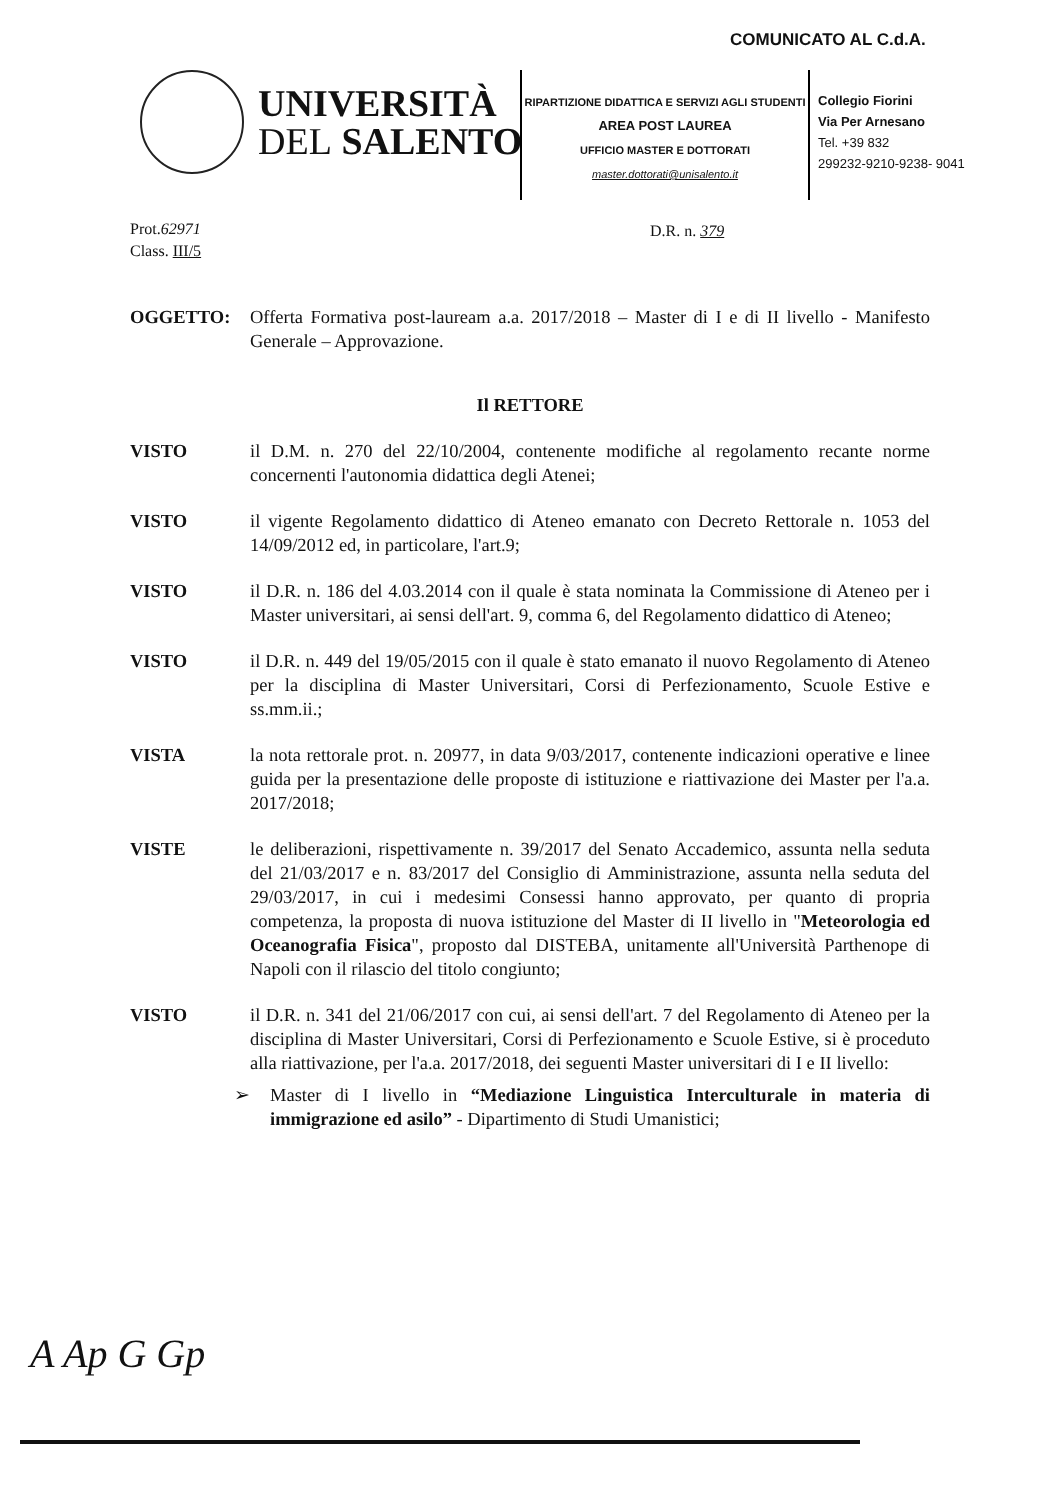COMUNICATO AL C.d.A.
UNIVERSITÀ
DEL SALENTO
RIPARTIZIONE DIDATTICA E SERVIZI AGLI STUDENTI
AREA POST LAUREA
UFFICIO MASTER E DOTTORATI
master.dottorati@unisalento.it
Collegio Fiorini
Via Per Arnesano
Tel. +39 832
299232-9210-9238- 9041
Prot.62971
Class. III/5
D.R. n. 379
OGGETTO: Offerta Formativa post-lauream a.a. 2017/2018 – Master di I e di II livello - Manifesto Generale – Approvazione.
Il RETTORE
VISTO il D.M. n. 270 del 22/10/2004, contenente modifiche al regolamento recante norme concernenti l'autonomia didattica degli Atenei;
VISTO il vigente Regolamento didattico di Ateneo emanato con Decreto Rettorale n. 1053 del 14/09/2012 ed, in particolare, l'art.9;
VISTO il D.R. n. 186 del 4.03.2014 con il quale è stata nominata la Commissione di Ateneo per i Master universitari, ai sensi dell'art. 9, comma 6, del Regolamento didattico di Ateneo;
VISTO il D.R. n. 449 del 19/05/2015 con il quale è stato emanato il nuovo Regolamento di Ateneo per la disciplina di Master Universitari, Corsi di Perfezionamento, Scuole Estive e ss.mm.ii.;
VISTA la nota rettorale prot. n. 20977, in data 9/03/2017, contenente indicazioni operative e linee guida per la presentazione delle proposte di istituzione e riattivazione dei Master per l'a.a. 2017/2018;
VISTE le deliberazioni, rispettivamente n. 39/2017 del Senato Accademico, assunta nella seduta del 21/03/2017 e n. 83/2017 del Consiglio di Amministrazione, assunta nella seduta del 29/03/2017, in cui i medesimi Consessi hanno approvato, per quanto di propria competenza, la proposta di nuova istituzione del Master di II livello in "Meteorologia ed Oceanografia Fisica", proposto dal DISTEBA, unitamente all'Università Parthenope di Napoli con il rilascio del titolo congiunto;
VISTO il D.R. n. 341 del 21/06/2017 con cui, ai sensi dell'art. 7 del Regolamento di Ateneo per la disciplina di Master Universitari, Corsi di Perfezionamento e Scuole Estive, si è proceduto alla riattivazione, per l'a.a. 2017/2018, dei seguenti Master universitari di I e II livello:
➢ Master di I livello in “Mediazione Linguistica Interculturale in materia di immigrazione ed asilo” - Dipartimento di Studi Umanistici;
A Ap G Gp